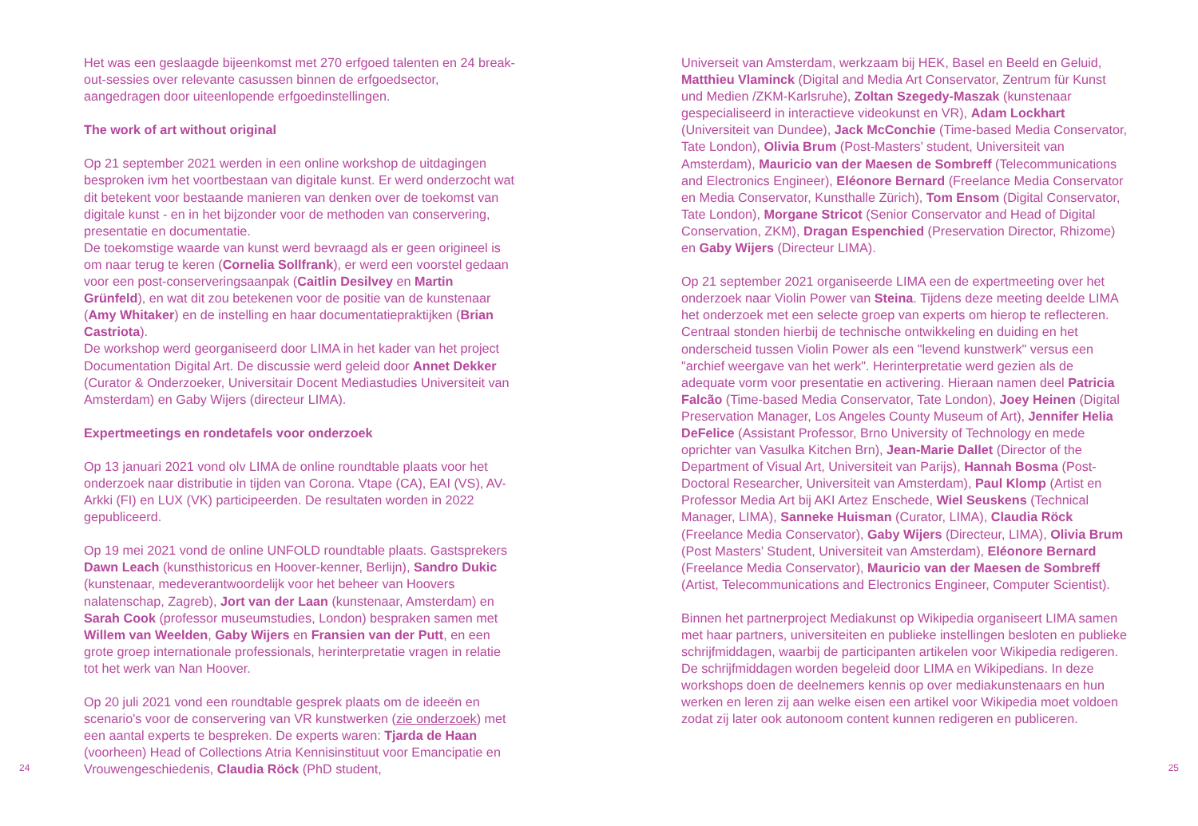Het was een geslaagde bijeenkomst met 270 erfgoed talenten en 24 break-out-sessies over relevante casussen binnen de erfgoedsector, aangedragen door uiteenlopende erfgoedinstellingen.
The work of art without original
Op 21 september 2021 werden in een online workshop de uitdagingen besproken ivm het voortbestaan van digitale kunst. Er werd onder­zocht wat dit betekent voor bestaande manieren van denken over de toekomst van digitale kunst - en in het bijzonder voor de methoden van conservering, presentatie en documentatie.
De toekomstige waarde van kunst werd bevraagd als er geen origineel is om naar terug te keren (Cornelia Sollfrank), er werd een voorstel gedaan voor een post-conserveringsaanpak (Caitlin Desilvey en Martin Grünfeld), en wat dit zou betekenen voor de positie van de kunstenaar (Amy Whitaker) en de instelling en haar documentatie­praktijken (Brian Castriota).
De workshop werd georganiseerd door LIMA in het kader van het project Documentation Digital Art. De discussie werd geleid door Annet Dekker (Curator & Onderzoeker, Universitair Docent Media­studies Universiteit van Amsterdam) en Gaby Wijers (directeur LIMA).
Expertmeetings en rondetafels voor onderzoek
Op 13 januari 2021 vond olv LIMA de online roundtable plaats voor het onderzoek naar distributie in tijden van Corona. Vtape (CA), EAI (VS), AV-Arkki (FI) en LUX (VK) participeerden. De resultaten worden in 2022 gepubliceerd.
Op 19 mei 2021 vond de online UNFOLD roundtable plaats. Gastspre­kers Dawn Leach (kunsthistoricus en Hoover-kenner, Berlijn), Sandro Dukic (kunstenaar, medeverantwoordelijk voor het beheer van Hoovers nalatenschap, Zagreb), Jort van der Laan (kunstenaar, Amsterdam) en Sarah Cook (professor museumstudies, London) bespraken samen met Willem van Weelden, Gaby Wijers en Fransien van der Putt, en een grote groep internationale professionals, herinterpretatie vragen in relatie tot het werk van Nan Hoover.
Op 20 juli 2021 vond een roundtable gesprek plaats om de ideeën en scenario's voor de conservering van VR kunstwerken (zie onderzoek) met een aantal experts te bespreken. De experts waren: Tjarda de Haan (voorheen) Head of Collections Atria Kennisinstituut voor Eman­cipatie en Vrouwengeschiedenis, Claudia Röck (PhD student,
24
Universeit van Amsterdam, werkzaam bij HEK, Basel en Beeld en Geluid, Matthieu Vlaminck (Digital and Media Art Conservator, Zentrum für Kunst und Medien /ZKM-Karlsruhe), Zoltan Szegedy-Maszak (kunstenaar gespecialiseerd in interactieve videokunst en VR), Adam Lockhart (Universiteit van Dundee), Jack McConchie (Time-based Media Conservator, Tate London), Olivia Brum (Post-Masters’ student, Universiteit van Amsterdam), Mauricio van der Maesen de Sombreff (Telecommunications and Electronics Engineer), Eléonore Bernard (Freelance Media Conservator en Media Conservator, Kunst­halle Zürich), Tom Ensom (Digital Conservator, Tate London), Morgane Stricot (Senior Conservator and Head of Digital Conservation, ZKM), Dragan Espenchied (Preservation Director, Rhizome) en Gaby Wijers (Directeur LIMA).
Op 21 september 2021 organiseerde LIMA een de expertmeeting over het onderzoek naar Violin Power van Steina. Tijdens deze meeting deelde LIMA het onderzoek met een selecte groep van experts om hierop te reflecteren. Centraal stonden hierbij de technische ontwikke­ling en duiding en het onderscheid tussen Violin Power als een "levend kunstwerk" versus een "archief weergave van het werk". Herinterpreta­tie werd gezien als de adequate vorm voor presentatie en activering. Hieraan namen deel Patricia Falcão (Time-based Media Conservator, Tate London), Joey Heinen (Digital Preservation Manager, Los Angeles County Museum of Art), Jennifer Helia DeFelice (Assistant Professor, Brno University of Technology en mede oprichter van Vasulka Kitchen Brn), Jean-Marie Dallet (Director of the Department of Visual Art, Universiteit van Parijs), Hannah Bosma (Post-Doctoral Researcher, Universiteit van Amsterdam), Paul Klomp (Artist en Professor Media Art bij AKI Artez Enschede, Wiel Seuskens (Technical Manager, LIMA), Sanneke Huisman (Curator, LIMA), Claudia Röck (Freelance Media Conservator), Gaby Wijers (Directeur, LIMA), Olivia Brum (Post Masters’ Student, Universiteit van Amsterdam), Eléonore Bernard (Freelance Media Conservator), Mauricio van der Maesen de Sombreff (Artist, Telecommunications and Electronics Engineer, Computer Scientist).
Binnen het partnerproject Mediakunst op Wikipedia organiseert LIMA samen met haar partners, universiteiten en publieke instellingen be­sloten en publieke schrijfmiddagen, waarbij de participanten artikelen voor Wikipedia redigeren. De schrijfmiddagen worden begeleid door LIMA en Wikipedians. In deze workshops doen de deelnemers kennis op over mediakunstenaars en hun werken en leren zij aan welke eisen een artikel voor Wikipedia moet voldoen zodat zij later ook autonoom content kunnen redigeren en publiceren.
25